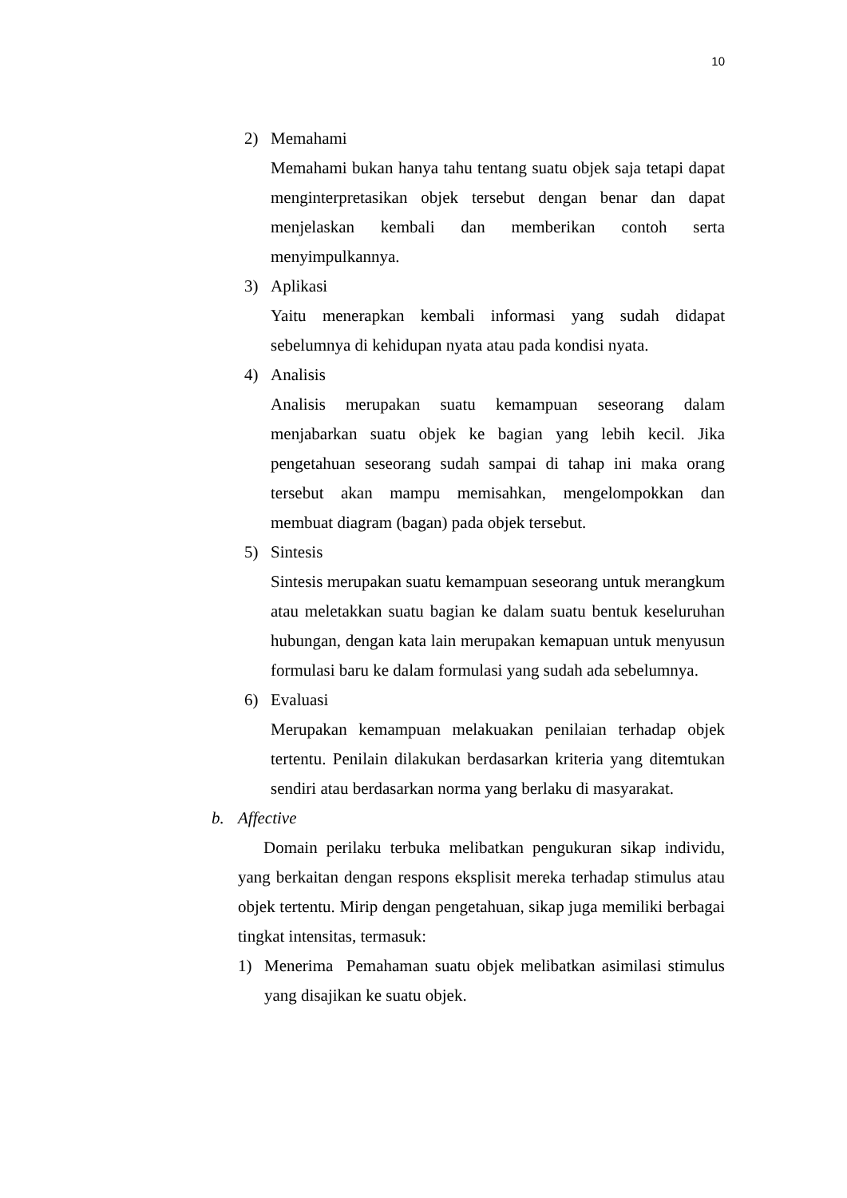10
2) Memahami
Memahami bukan hanya tahu tentang suatu objek saja tetapi dapat menginterpretasikan objek tersebut dengan benar dan dapat menjelaskan kembali dan memberikan contoh serta menyimpulkannya.
3) Aplikasi
Yaitu menerapkan kembali informasi yang sudah didapat sebelumnya di kehidupan nyata atau pada kondisi nyata.
4) Analisis
Analisis merupakan suatu kemampuan seseorang dalam menjabarkan suatu objek ke bagian yang lebih kecil. Jika pengetahuan seseorang sudah sampai di tahap ini maka orang tersebut akan mampu memisahkan, mengelompokkan dan membuat diagram (bagan) pada objek tersebut.
5) Sintesis
Sintesis merupakan suatu kemampuan seseorang untuk merangkum atau meletakkan suatu bagian ke dalam suatu bentuk keseluruhan hubungan, dengan kata lain merupakan kemapuan untuk menyusun formulasi baru ke dalam formulasi yang sudah ada sebelumnya.
6) Evaluasi
Merupakan kemampuan melakuakan penilaian terhadap objek tertentu. Penilain dilakukan berdasarkan kriteria yang ditemtukan sendiri atau berdasarkan norma yang berlaku di masyarakat.
b. Affective
Domain perilaku terbuka melibatkan pengukuran sikap individu, yang berkaitan dengan respons eksplisit mereka terhadap stimulus atau objek tertentu. Mirip dengan pengetahuan, sikap juga memiliki berbagai tingkat intensitas, termasuk:
1) Menerima Pemahaman suatu objek melibatkan asimilasi stimulus yang disajikan ke suatu objek.